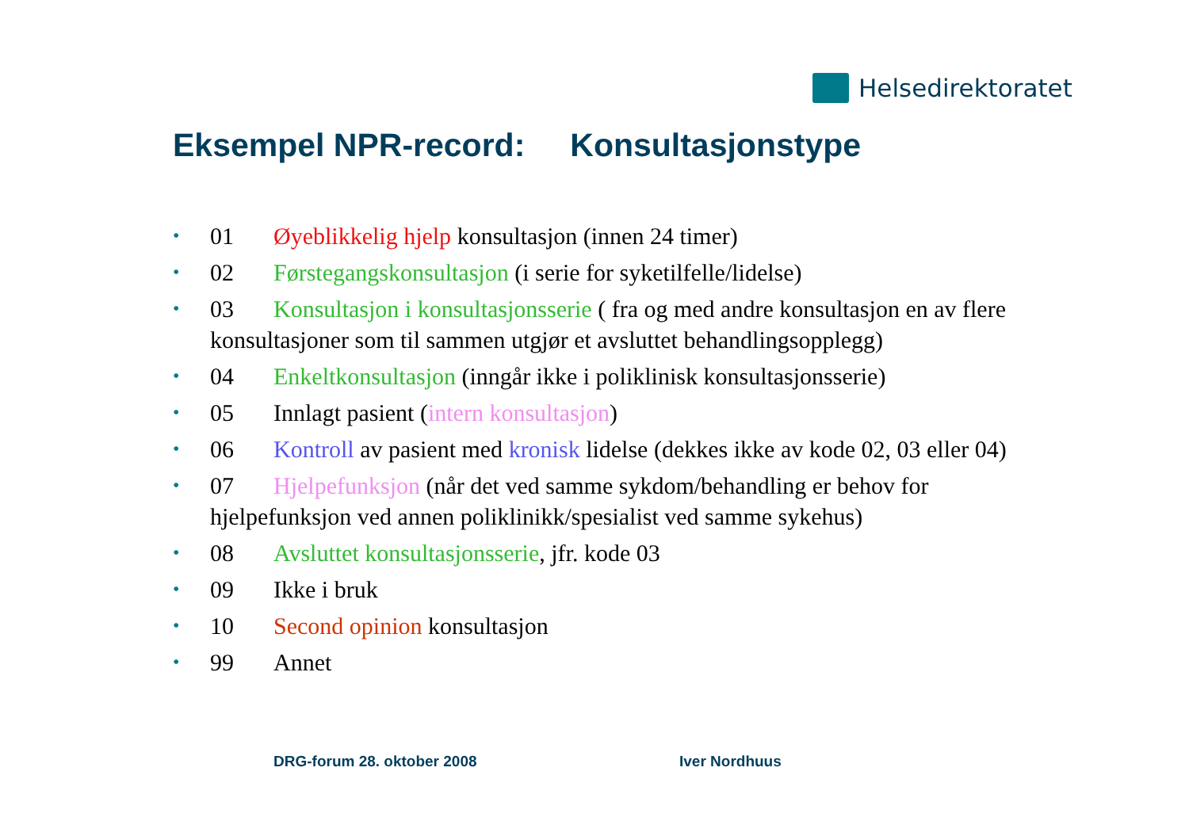Helsedirektoratet
Eksempel NPR-record: Konsultasjonstype
• 01 Øyeblikkelig hjelp konsultasjon (innen 24 timer)
• 02 Førstegangskonsultasjon (i serie for syketilfelle/lidelse)
• 03 Konsultasjon i konsultasjonsserie ( fra og med andre konsultasjon en av flere konsultasjoner som til sammen utgjør et avsluttet behandlingsopplegg)
• 04 Enkeltkonsultasjon (inngår ikke i poliklinisk konsultasjonsserie)
• 05 Innlagt pasient (intern konsultasjon)
• 06 Kontroll av pasient med kronisk lidelse (dekkes ikke av kode 02, 03 eller 04)
• 07 Hjelpefunksjon (når det ved samme sykdom/behandling er behov for hjelpefunksjon ved annen poliklinikk/spesialist ved samme sykehus)
• 08 Avsluttet konsultasjonsserie, jfr. kode 03
• 09 Ikke i bruk
• 10 Second opinion konsultasjon
• 99 Annet
DRG-forum 28. oktober 2008 Iver Nordhuus